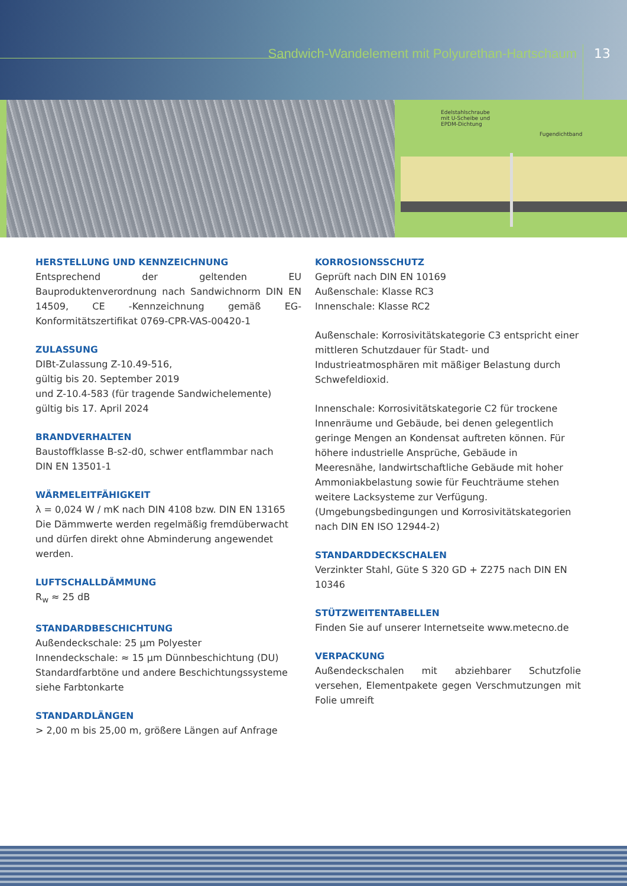Sandwich-Wandelement mit Polyurethan-Hartschaum
13
Edelstahlschraube
mit U-Scheibe und
EPDM-Dichtung
Fugendichtband
HERSTELLUNG UND KENNZEICHNUNG
Entsprechend der geltenden EU Bauproduktenverordnung nach Sandwichnorm DIN EN 14509, CE -Kennzeichnung gemäß EG-Konformitätszertifikat 0769-CPR-VAS-00420-1
ZULASSUNG
DIBt-Zulassung Z-10.49-516,
gültig bis 20. September 2019
und Z-10.4-583 (für tragende Sandwichelemente)
gültig bis 17. April 2024
BRANDVERHALTEN
Baustoffklasse B-s2-d0, schwer entflammbar nach
DIN EN 13501-1
WÄRMELEITFÄHIGKEIT
λ = 0,024 W / mK nach DIN 4108 bzw. DIN EN 13165
Die Dämmwerte werden regelmäßig fremdüberwacht und dürfen direkt ohne Abminderung angewendet werden.
LUFTSCHALLDÄMMUNG
R<sub>w</sub> ≈ 25 dB
STANDARDBESCHICHTUNG
Außendeckschale: 25 µm Polyester
Innendeckschale: ≈ 15 µm Dünnbeschichtung (DU)
Standardfarbtöne und andere Beschichtungssysteme siehe Farbtonkarte
STANDARDLÄNGEN
> 2,00 m bis 25,00 m, größere Längen auf Anfrage
KORROSIONSSCHUTZ
Geprüft nach DIN EN 10169
Außenschale: Klasse RC3
Innenschale: Klasse RC2
Außenschale: Korrosivitätskategorie C3 entspricht einer mittleren Schutzdauer für Stadt- und Industrieatmosphären mit mäßiger Belastung durch Schwefeldioxid.
Innenschale: Korrosivitätskategorie C2 für trockene Innenräume und Gebäude, bei denen gelegentlich geringe Mengen an Kondensat auftreten können. Für höhere industrielle Ansprüche, Gebäude in Meeresnähe, landwirtschaftliche Gebäude mit hoher Ammoniakbelastung sowie für Feuchträume stehen weitere Lacksysteme zur Verfügung. (Umgebungsbedingungen und Korrosivitätskategorien nach DIN EN ISO 12944-2)
STANDARDDECKSCHALEN
Verzinkter Stahl, Güte S 320 GD + Z275 nach DIN EN 10346
STÜTZWEITENTABELLEN
Finden Sie auf unserer Internetseite www.metecno.de
VERPACKUNG
Außendeckschalen mit abziehbarer Schutzfolie versehen, Elementpakete gegen Verschmutzungen mit Folie umreift